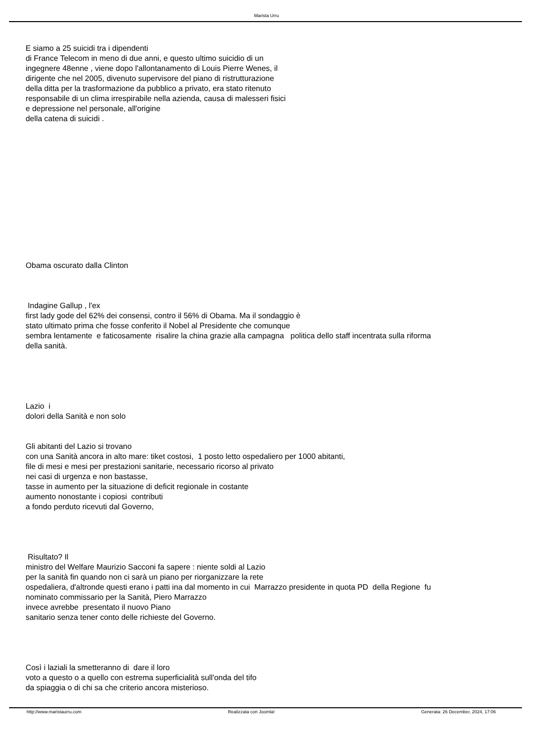Marista Urru
E siamo a 25 suicidi tra i dipendenti
di France Telecom in meno di due anni, e questo ultimo suicidio di un
ingegnere 48enne , viene dopo l'allontanamento di Louis Pierre Wenes, il
dirigente che nel 2005, divenuto supervisore del piano di ristrutturazione
della ditta per la trasformazione da pubblico a privato, era stato ritenuto
responsabile di un clima irrespirabile nella azienda, causa di malesseri fisici
e depressione nel personale, all'origine
della catena di suicidi .
Obama oscurato dalla Clinton
Indagine Gallup , l'ex
first lady gode del 62% dei consensi, contro il 56% di Obama. Ma il sondaggio è
stato ultimato prima che fosse conferito il Nobel al Presidente che comunque
sembra lentamente e faticosamente risalire la china grazie alla campagna politica dello staff incentrata sulla riforma
della sanità.
Lazio i
dolori della Sanità e non solo
Gli abitanti del Lazio si trovano
con una Sanità ancora in alto mare: tiket costosi, 1 posto letto ospedaliero per 1000 abitanti,
file di mesi e mesi per prestazioni sanitarie, necessario ricorso al privato
nei casi di urgenza e non bastasse,
tasse in aumento per la situazione di deficit regionale in costante
aumento nonostante i copiosi contributi
a fondo perduto ricevuti dal Governo,
Risultato? Il
ministro del Welfare Maurizio Sacconi fa sapere : niente soldi al Lazio
per la sanità fin quando non ci sarà un piano per riorganizzare la rete
ospedaliera, d'altronde questi erano i patti ina dal momento in cui Marrazzo presidente in quota PD della Regione fu
nominato commissario per la Sanità, Piero Marrazzo
invece avrebbe presentato il nuovo Piano
sanitario senza tener conto delle richieste del Governo.
Così i laziali la smetteranno di dare il loro
voto a questo o a quello con estrema superficialità sull'onda del tifo
da spiaggia o di chi sa che criterio ancora misterioso.
http://www.maristaurru.com Realizzata con Joomla! Generata: 26 December, 2024, 17:06